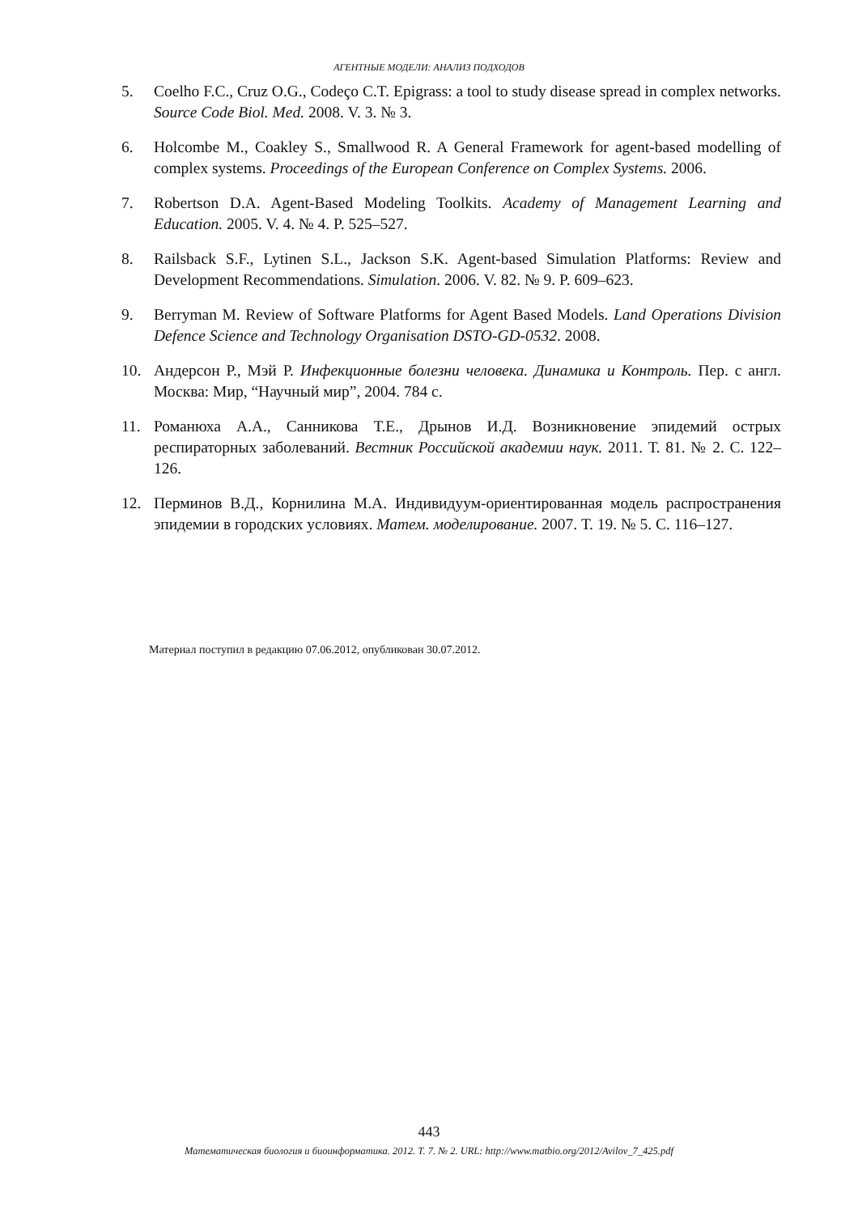АГЕНТНЫЕ МОДЕЛИ: АНАЛИЗ ПОДХОДОВ
5. Coelho F.C., Cruz O.G., Codeço C.T. Epigrass: a tool to study disease spread in complex networks. Source Code Biol. Med. 2008. V. 3. № 3.
6. Holcombe M., Coakley S., Smallwood R. A General Framework for agent-based modelling of complex systems. Proceedings of the European Conference on Complex Systems. 2006.
7. Robertson D.A. Agent-Based Modeling Toolkits. Academy of Management Learning and Education. 2005. V. 4. № 4. P. 525–527.
8. Railsback S.F., Lytinen S.L., Jackson S.K. Agent-based Simulation Platforms: Review and Development Recommendations. Simulation. 2006. V. 82. № 9. P. 609–623.
9. Berryman M. Review of Software Platforms for Agent Based Models. Land Operations Division Defence Science and Technology Organisation DSTO-GD-0532. 2008.
10. Андерсон Р., Мэй Р. Инфекционные болезни человека. Динамика и Контроль. Пер. с англ. Москва: Мир, “Научный мир”, 2004. 784 с.
11. Романюха А.А., Санникова Т.Е., Дрынов И.Д. Возникновение эпидемий острых респираторных заболеваний. Вестник Российской академии наук. 2011. Т. 81. № 2. С. 122–126.
12. Перминов В.Д., Корнилина М.А. Индивидуум-ориентированная модель распространения эпидемии в городских условиях. Матем. моделирование. 2007. Т. 19. № 5. С. 116–127.
Материал поступил в редакцию 07.06.2012, опубликован 30.07.2012.
443
Математическая биология и биоинформатика. 2012. Т. 7. № 2. URL: http://www.matbio.org/2012/Avilov_7_425.pdf